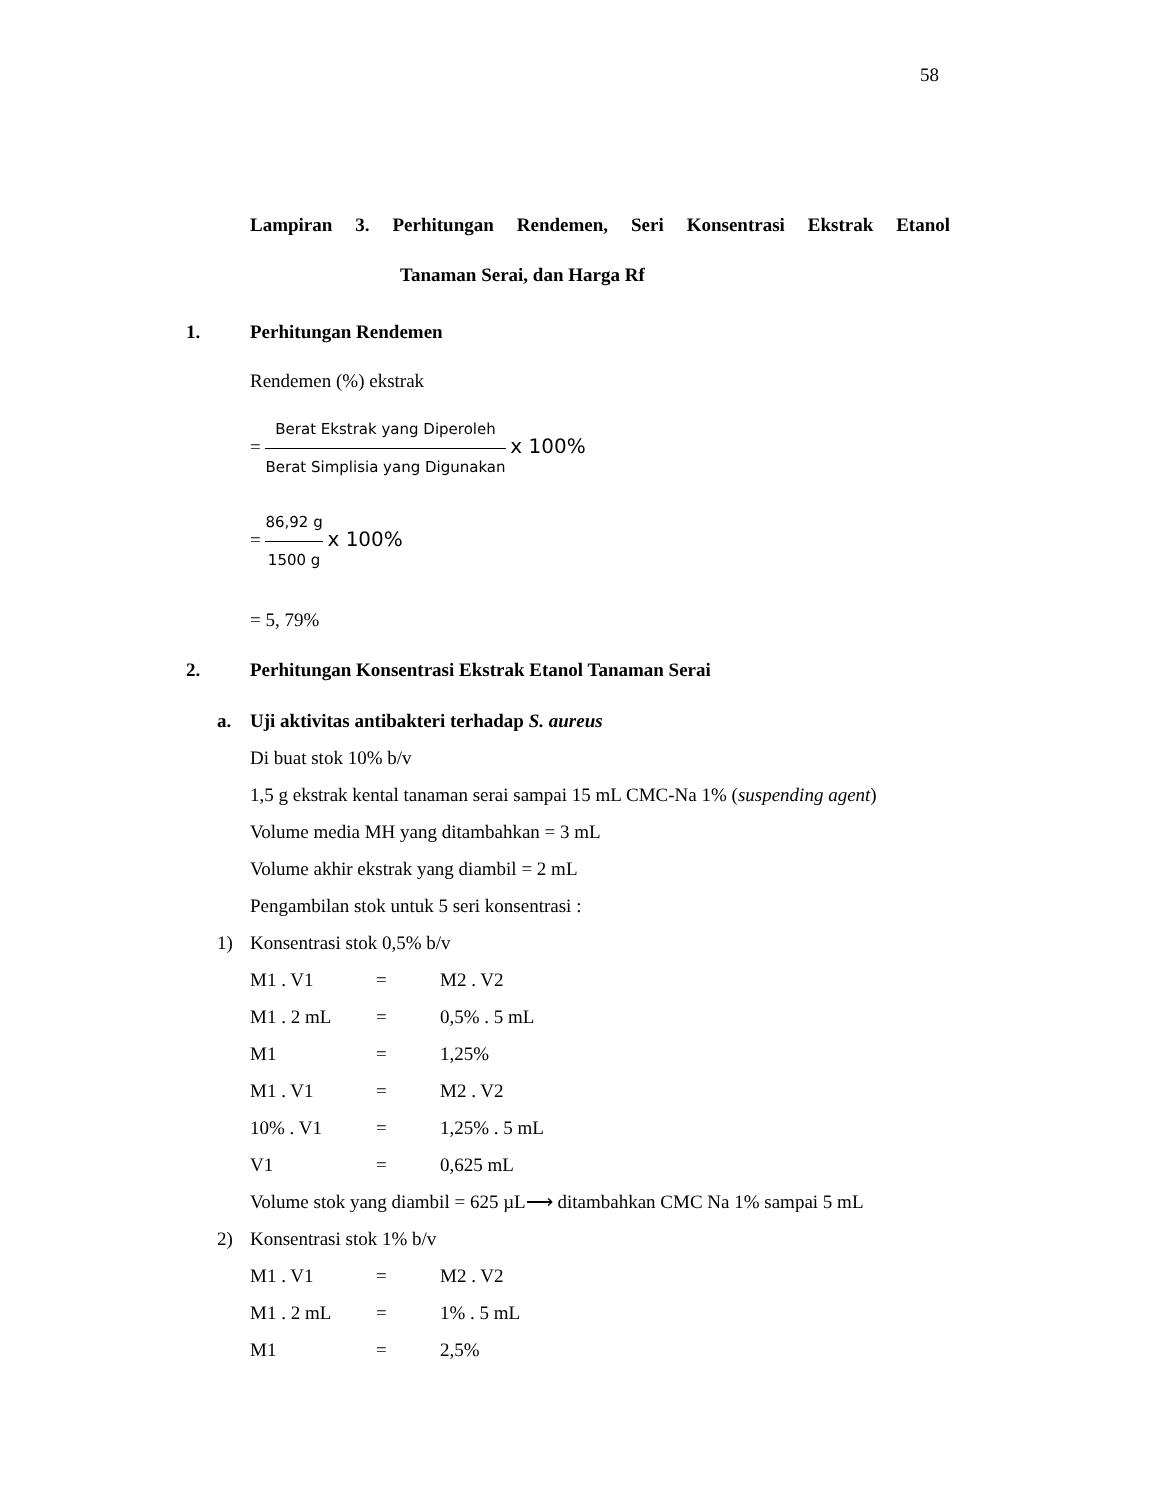58
Lampiran 3. Perhitungan Rendemen, Seri Konsentrasi Ekstrak Etanol
Tanaman Serai, dan Harga Rf
1. Perhitungan Rendemen
Rendemen (%) ekstrak
= Berat Ekstrak yang Diperoleh Berat Simplisia yang Digunakan x 100%
= 86,92 g 1500 g x 100%
= 5, 79%
2. Perhitungan Konsentrasi Ekstrak Etanol Tanaman Serai
a. Uji aktivitas antibakteri terhadap S. aureus
Di buat stok 10% b/v
1,5 g ekstrak kental tanaman serai sampai 15 mL CMC-Na 1% (suspending agent)
Volume media MH yang ditambahkan = 3 mL
Volume akhir ekstrak yang diambil = 2 mL
Pengambilan stok untuk 5 seri konsentrasi :
1) Konsentrasi stok 0,5% b/v
M1 . V1 = M2 . V2
M1 . 2 mL = 0,5% . 5 mL
M1 = 1,25%
M1 . V1 = M2 . V2
10% . V1 = 1,25% . 5 mL
V1 = 0,625 mL
Volume stok yang diambil = 625 µL⟶ ditambahkan CMC Na 1% sampai 5 mL
2) Konsentrasi stok 1% b/v
M1 . V1 = M2 . V2
M1 . 2 mL = 1% . 5 mL
M1 = 2,5%